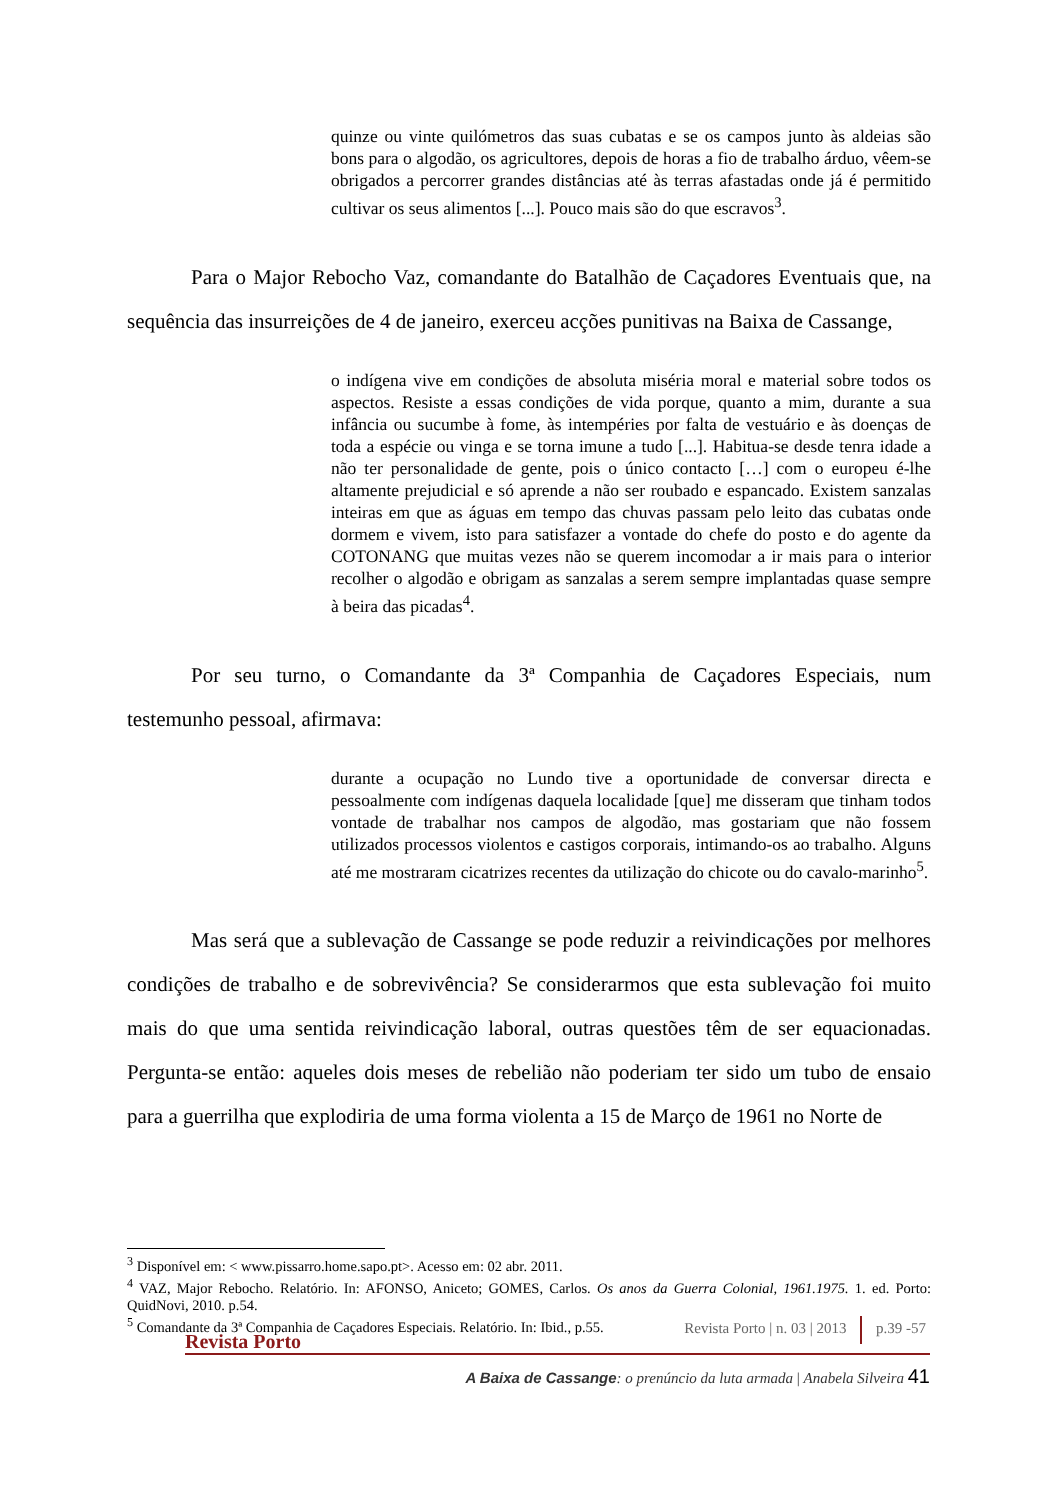quinze ou vinte quilómetros das suas cubatas e se os campos junto às aldeias são bons para o algodão, os agricultores, depois de horas a fio de trabalho árduo, vêem-se obrigados a percorrer grandes distâncias até às terras afastadas onde já é permitido cultivar os seus alimentos [...]. Pouco mais são do que escravos<sup>3</sup>.
Para o Major Rebocho Vaz, comandante do Batalhão de Caçadores Eventuais que, na sequência das insurreições de 4 de janeiro, exerceu acções punitivas na Baixa de Cassange,
o indígena vive em condições de absoluta miséria moral e material sobre todos os aspectos. Resiste a essas condições de vida porque, quanto a mim, durante a sua infância ou sucumbe à fome, às intempéries por falta de vestuário e às doenças de toda a espécie ou vinga e se torna imune a tudo [...]. Habitua-se desde tenra idade a não ter personalidade de gente, pois o único contacto […] com o europeu é-lhe altamente prejudicial e só aprende a não ser roubado e espancado. Existem sanzalas inteiras em que as águas em tempo das chuvas passam pelo leito das cubatas onde dormem e vivem, isto para satisfazer a vontade do chefe do posto e do agente da COTONANG que muitas vezes não se querem incomodar a ir mais para o interior recolher o algodão e obrigam as sanzalas a serem sempre implantadas quase sempre à beira das picadas<sup>4</sup>.
Por seu turno, o Comandante da 3ª Companhia de Caçadores Especiais, num testemunho pessoal, afirmava:
durante a ocupação no Lundo tive a oportunidade de conversar directa e pessoalmente com indígenas daquela localidade [que] me disseram que tinham todos vontade de trabalhar nos campos de algodão, mas gostariam que não fossem utilizados processos violentos e castigos corporais, intimando-os ao trabalho. Alguns até me mostraram cicatrizes recentes da utilização do chicote ou do cavalo-marinho<sup>5</sup>.
Mas será que a sublevação de Cassange se pode reduzir a reivindicações por melhores condições de trabalho e de sobrevivência? Se considerarmos que esta sublevação foi muito mais do que uma sentida reivindicação laboral, outras questões têm de ser equacionadas. Pergunta-se então: aqueles dois meses de rebelião não poderiam ter sido um tubo de ensaio para a guerrilha que explodiria de uma forma violenta a 15 de Março de 1961 no Norte de
<sup>3</sup> Disponível em: < www.pissarro.home.sapo.pt>. Acesso em: 02 abr. 2011.
<sup>4</sup> VAZ, Major Rebocho. Relatório. In: AFONSO, Aniceto; GOMES, Carlos. Os anos da Guerra Colonial, 1961.1975. 1. ed. Porto: QuidNovi, 2010. p.54.
<sup>5</sup> Comandante da 3ª Companhia de Caçadores Especiais. Relatório. In: Ibid., p.55.
Revista Porto | n. 03 | 2013 p.39 -57
Revista Porto
A Baixa de Cassange: o prenúncio da luta armada | Anabela Silveira 41